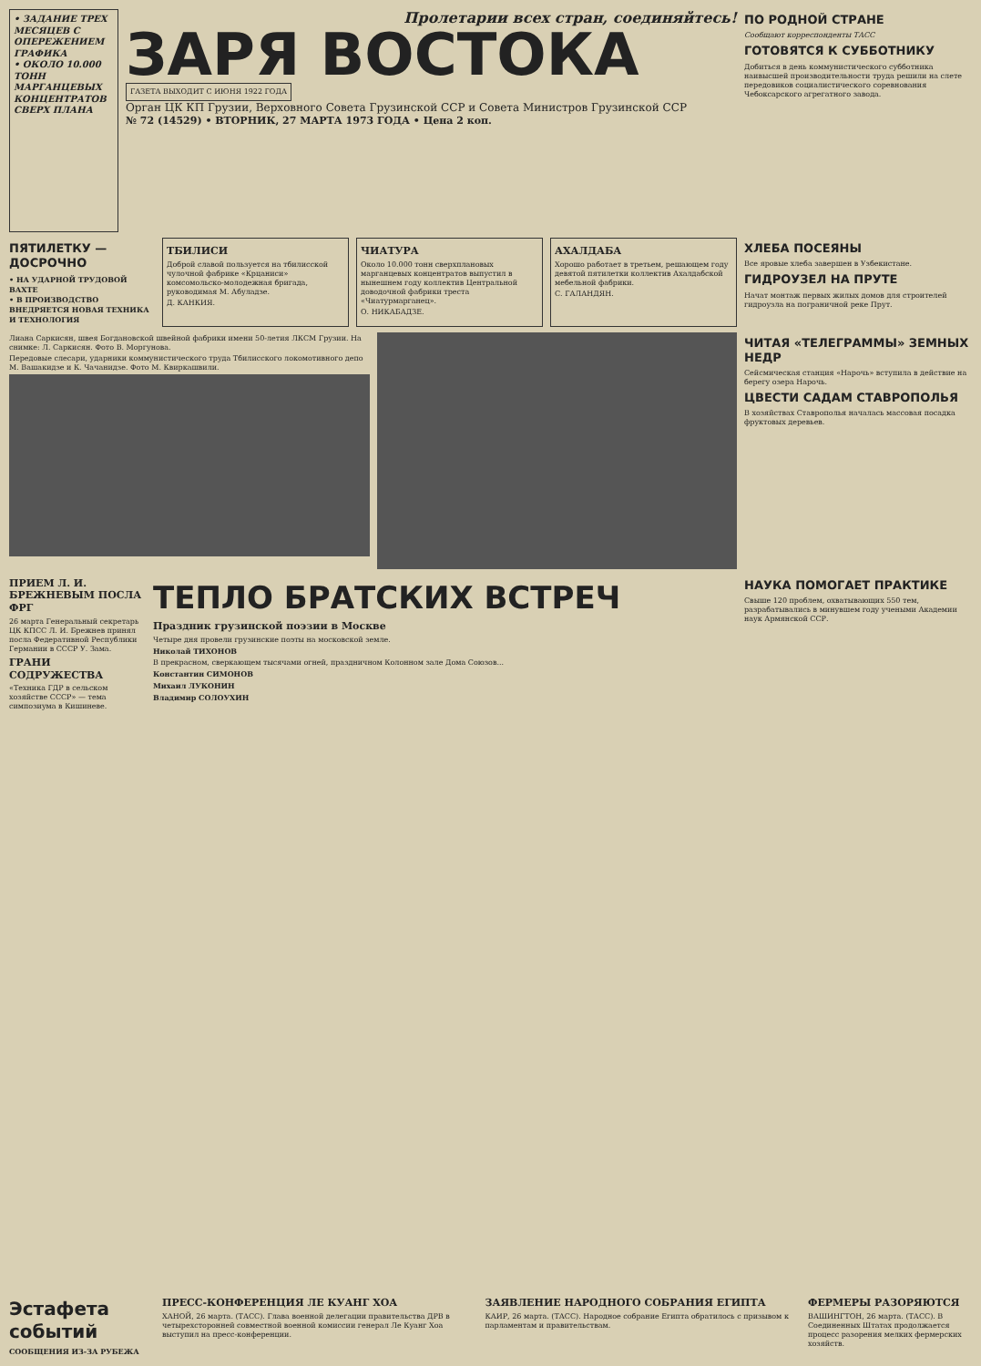• ЗАДАНИЕ ТРЕХ МЕСЯЦЕВ С ОПЕРЕЖЕНИЕМ ГРАФИКА
• ОКОЛО 10.000 ТОНН МАРГАНЦЕВЫХ КОНЦЕНТРАТОВ СВЕРХ ПЛАНА
Пролетарии всех стран, соединяйтесь!
ЗАРЯ ВОСТОКА
ГАЗЕТА ВЫХОДИТ С ИЮНЯ 1922 ГОДА
Орган ЦК КП Грузии, Верховного Совета Грузинской ССР и Совета Министров Грузинской ССР
№ 72 (14529) • ВТОРНИК, 27 МАРТА 1973 ГОДА • Цена 2 коп.
ПО РОДНОЙ СТРАНЕ
Сообщают корреспонденты ТАСС
ГОТОВЯТСЯ К СУББОТНИКУ
Добиться в день коммунистического субботника наивысшей производительности труда решили на слете передовиков социалистического соревнования Чебоксарского агрегатного завода.
ПЯТИЛЕТКУ — ДОСРОЧНО
• НА УДАРНОЙ ТРУДОВОЙ ВАХТЕ
• В ПРОИЗВОДСТВО ВНЕДРЯЕТСЯ НОВАЯ ТЕХНИКА И ТЕХНОЛОГИЯ
ТБИЛИСИ
Доброй славой пользуется на тбилисской чулочной фабрике «Крцаниси» комсомольско-молодежная бригада, руководимая М. Абуладзе.
Д. КАНКИЯ.
ЧИАТУРА
Около 10.000 тонн сверхплановых марганцевых концентратов выпустил в нынешнем году коллектив Центральной доводочной фабрики треста «Чиатурмарганец».
О. НИКАБАДЗЕ.
АХАЛДАБА
Хорошо работает в третьем, решающем году девятой пятилетки коллектив Ахалдабской мебельной фабрики.
С. ГАЛАНДЯН.
ХЛЕБА ПОСЕЯНЫ
Все яровые хлеба завершен в Узбекистане.
ГИДРОУЗЕЛ НА ПРУТЕ
Начат монтаж первых жилых домов для строителей гидроузла на пограничной реке Прут.
Лиана Саркисян, швея Богдановской швейной фабрики имени 50-летия ЛКСМ Грузии. На снимке: Л. Саркисян. Фото В. Моргунова.
Передовые слесари, ударники коммунистического труда Тбилисского локомотивного депо М. Вашакидзе и К. Чачанидзе. Фото М. Квиркашвили.
ЧИТАЯ «ТЕЛЕГРАММЫ» ЗЕМНЫХ НЕДР
Сейсмическая станция «Нарочь» вступила в действие на берегу озера Нарочь.
ЦВЕСТИ САДАМ СТАВРОПОЛЬЯ
В хозяйствах Ставрополья началась массовая посадка фруктовых деревьев.
ПРИЕМ Л. И. БРЕЖНЕВЫМ ПОСЛА ФРГ
26 марта Генеральный секретарь ЦК КПСС Л. И. Брежнев принял посла Федеративной Республики Германии в СССР У. Зама.
ГРАНИ СОДРУЖЕСТВА
«Техника ГДР в сельском хозяйстве СССР» — тема симпозиума в Кишиневе.
ТЕПЛО БРАТСКИХ ВСТРЕЧ
Праздник грузинской поэзии в Москве
Четыре дня провели грузинские поэты на московской земле.
Николай ТИХОНОВ
В прекрасном, сверкающем тысячами огней, праздничном Колонном зале Дома Союзов...
Константин СИМОНОВ
Михаил ЛУКОНИН
Владимир СОЛОУХИН
НАУКА ПОМОГАЕТ ПРАКТИКЕ
Свыше 120 проблем, охватывающих 550 тем, разрабатывались в минувшем году учеными Академии наук Армянской ССР.
Эстафета событий
СООБЩЕНИЯ ИЗ-ЗА РУБЕЖА
ПРЕСС-КОНФЕРЕНЦИЯ ЛЕ КУАНГ ХОА
ХАНОЙ, 26 марта. (ТАСС). Глава военной делегации правительства ДРВ в четырехсторонней совместной военной комиссии генерал Ле Куанг Хоа выступил на пресс-конференции.
ЗАЯВЛЕНИЕ НАРОДНОГО СОБРАНИЯ ЕГИПТА
КАИР, 26 марта. (ТАСС). Народное собрание Египта обратилось с призывом к парламентам и правительствам.
ФЕРМЕРЫ РАЗОРЯЮТСЯ
ВАШИНГТОН, 26 марта. (ТАСС). В Соединенных Штатах продолжается процесс разорения мелких фермерских хозяйств.